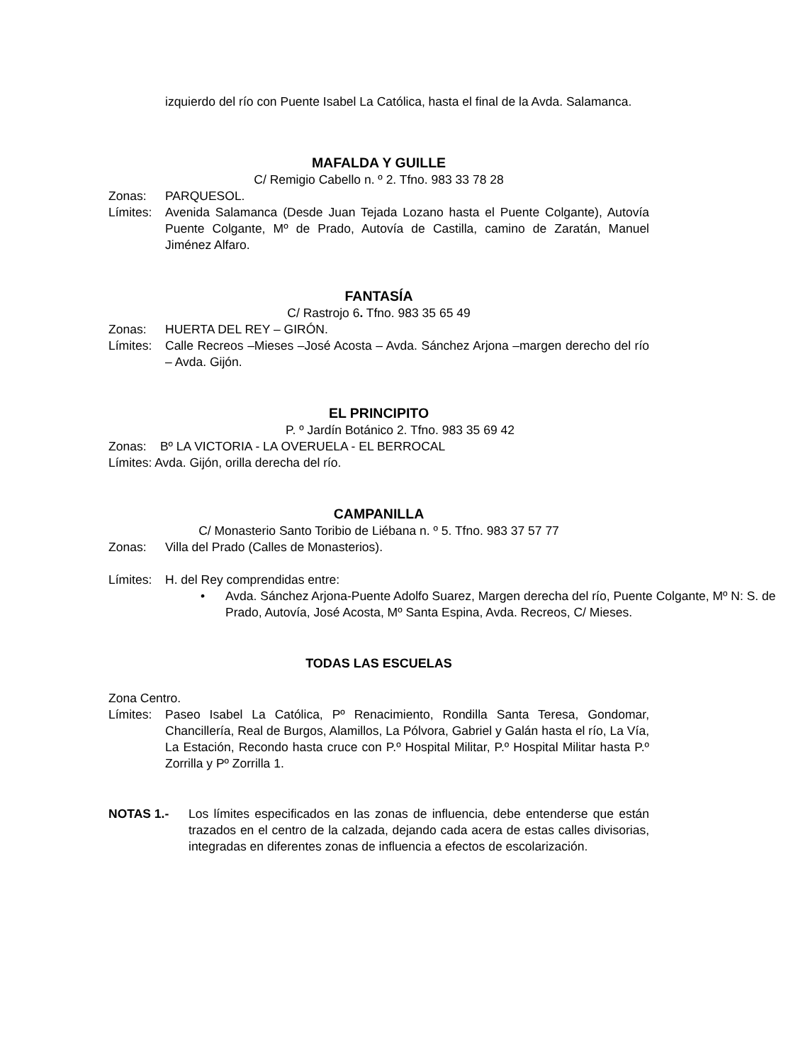izquierdo del río con Puente Isabel La Católica, hasta el final de la Avda. Salamanca.
MAFALDA Y GUILLE
C/ Remigio Cabello n. º 2. Tfno. 983 33 78 28
Zonas: PARQUESOL.
Límites: Avenida Salamanca (Desde Juan Tejada Lozano hasta el Puente Colgante), Autovía Puente Colgante, Mº de Prado, Autovía de Castilla, camino de Zaratán, Manuel Jiménez Alfaro.
FANTASÍA
C/ Rastrojo 6. Tfno. 983 35 65 49
Zonas: HUERTA DEL REY – GIRÓN.
Límites: Calle Recreos –Mieses –José Acosta – Avda. Sánchez Arjona –margen derecho del río – Avda. Gijón.
EL PRINCIPITO
P. º Jardín Botánico 2. Tfno. 983 35 69 42
Zonas: Bº LA VICTORIA - LA OVERUELA - EL BERROCAL
Límites: Avda. Gijón, orilla derecha del río.
CAMPANILLA
C/ Monasterio Santo Toribio de Liébana n. º 5. Tfno. 983 37 57 77
Zonas: Villa del Prado (Calles de Monasterios).
Límites: H. del Rey comprendidas entre:
• Avda. Sánchez Arjona-Puente Adolfo Suarez, Margen derecha del río, Puente Colgante, Mº N: S. de Prado, Autovía, José Acosta, Mº Santa Espina, Avda. Recreos, C/ Mieses.
TODAS LAS ESCUELAS
Zona Centro.
Límites: Paseo Isabel La Católica, Pº Renacimiento, Rondilla Santa Teresa, Gondomar, Chancillería, Real de Burgos, Alamillos, La Pólvora, Gabriel y Galán hasta el río, La Vía, La Estación, Recondo hasta cruce con P.º Hospital Militar, P.º Hospital Militar hasta P.º Zorrilla y Pº Zorrilla 1.
NOTAS 1.- Los límites especificados en las zonas de influencia, debe entenderse que están trazados en el centro de la calzada, dejando cada acera de estas calles divisorias, integradas en diferentes zonas de influencia a efectos de escolarización.